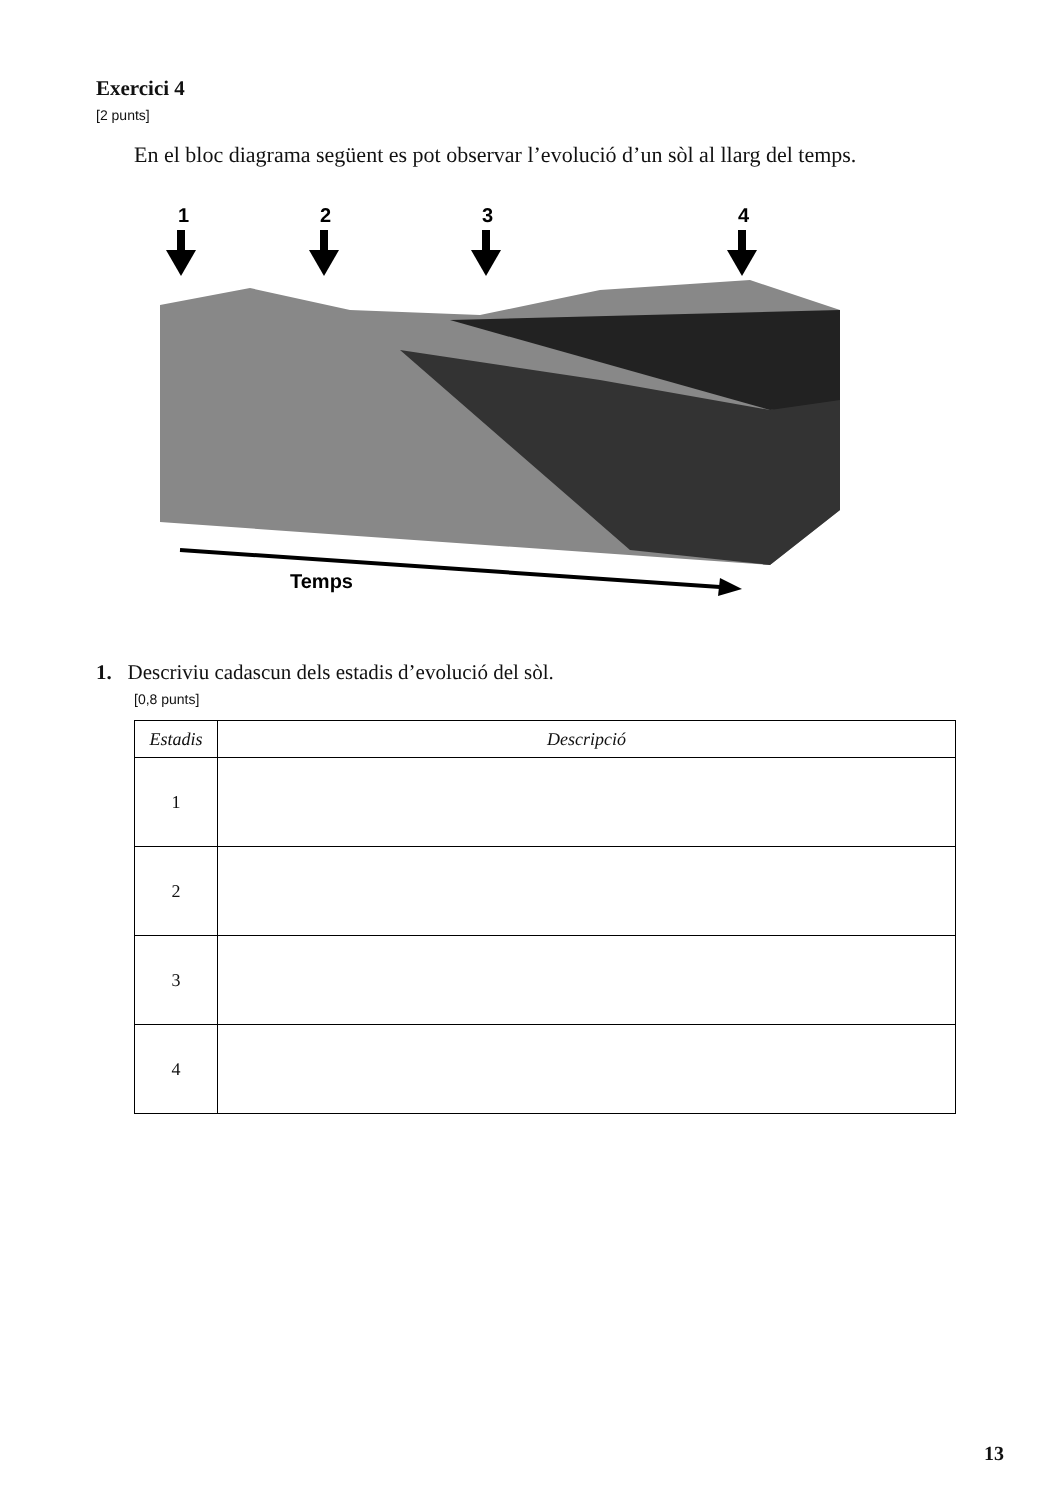Exercici 4
[2 punts]
En el bloc diagrama següent es pot observar l’evolució d’un sòl al llarg del temps.
1
2
3
4
Temps
1. Descriviu cadascun dels estadis d’evolució del sòl.
[0,8 punts]
| Estadis | Descripció |
| --- | --- |
| 1 | |
| 2 | |
| 3 | |
| 4 | |
13